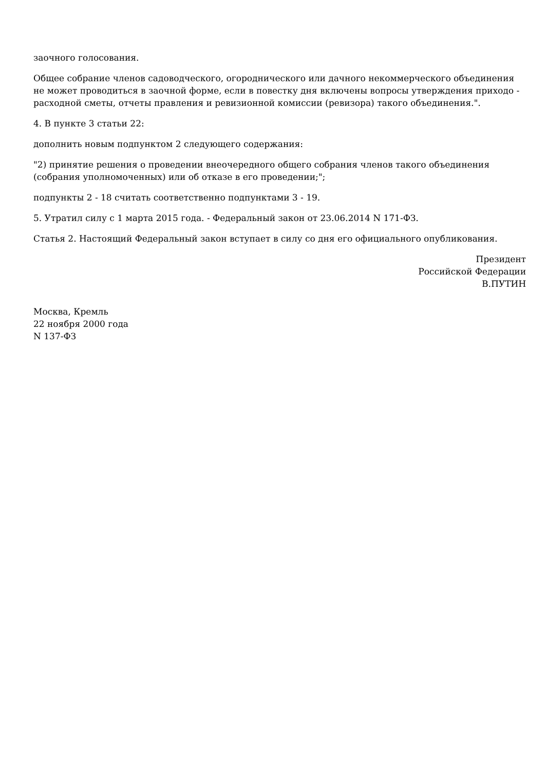заочного голосования.
Общее собрание членов садоводческого, огороднического или дачного некоммерческого объединения не может проводиться в заочной форме, если в повестку дня включены вопросы утверждения приходо - расходной сметы, отчеты правления и ревизионной комиссии (ревизора) такого объединения.".
4. В пункте 3 статьи 22:
дополнить новым подпунктом 2 следующего содержания:
"2) принятие решения о проведении внеочередного общего собрания членов такого объединения (собрания уполномоченных) или об отказе в его проведении;";
подпункты 2 - 18 считать соответственно подпунктами 3 - 19.
5. Утратил силу с 1 марта 2015 года. - Федеральный закон от 23.06.2014 N 171-ФЗ.
Статья 2. Настоящий Федеральный закон вступает в силу со дня его официального опубликования.
Президент
Российской Федерации
В.ПУТИН
Москва, Кремль
22 ноября 2000 года
N 137-ФЗ